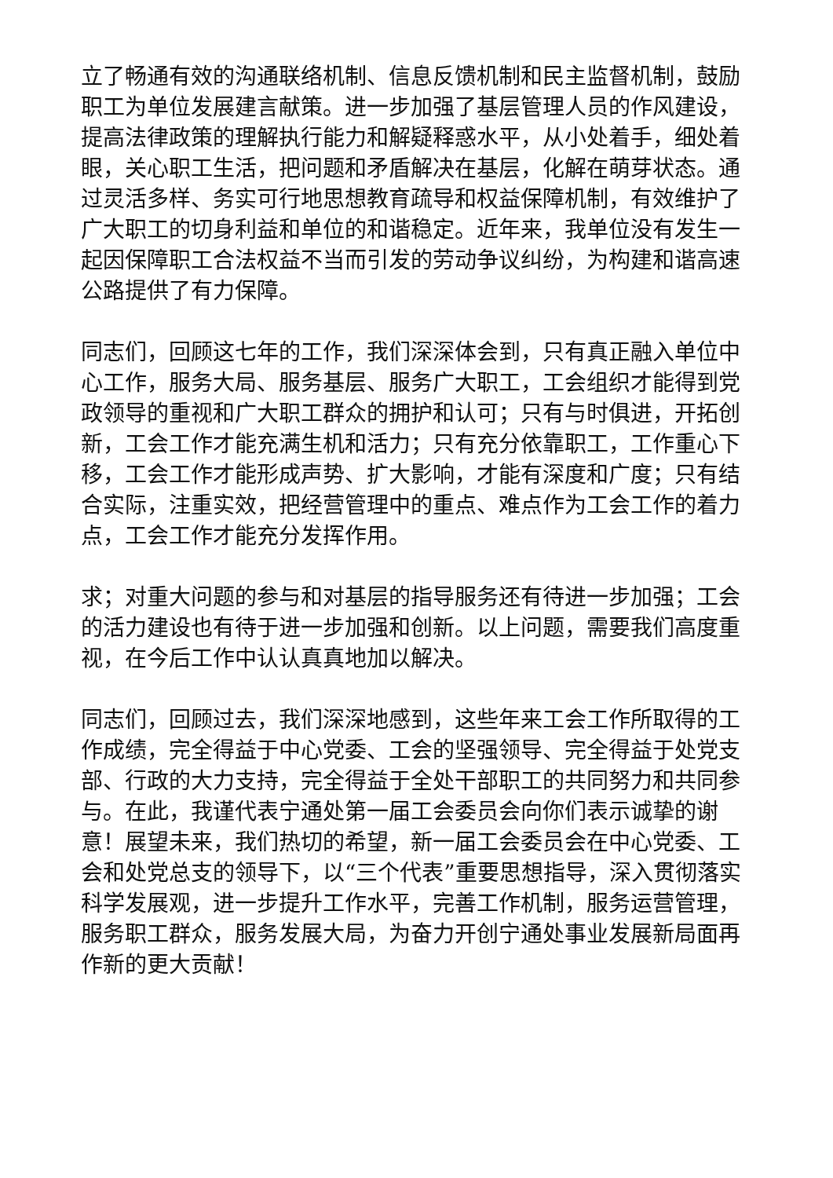立了畅通有效的沟通联络机制、信息反馈机制和民主监督机制，鼓励职工为单位发展建言献策。进一步加强了基层管理人员的作风建设，提高法律政策的理解执行能力和解疑释惑水平，从小处着手，细处着眼，关心职工生活，把问题和矛盾解决在基层，化解在萌芽状态。通过灵活多样、务实可行地思想教育疏导和权益保障机制，有效维护了广大职工的切身利益和单位的和谐稳定。近年来，我单位没有发生一起因保障职工合法权益不当而引发的劳动争议纠纷，为构建和谐高速公路提供了有力保障。
同志们，回顾这七年的工作，我们深深体会到，只有真正融入单位中心工作，服务大局、服务基层、服务广大职工，工会组织才能得到党政领导的重视和广大职工群众的拥护和认可；只有与时俱进，开拓创新，工会工作才能充满生机和活力；只有充分依靠职工，工作重心下移，工会工作才能形成声势、扩大影响，才能有深度和广度；只有结合实际，注重实效，把经营管理中的重点、难点作为工会工作的着力点，工会工作才能充分发挥作用。
求；对重大问题的参与和对基层的指导服务还有待进一步加强；工会的活力建设也有待于进一步加强和创新。以上问题，需要我们高度重视，在今后工作中认认真真地加以解决。
同志们，回顾过去，我们深深地感到，这些年来工会工作所取得的工作成绩，完全得益于中心党委、工会的坚强领导、完全得益于处党支部、行政的大力支持，完全得益于全处干部职工的共同努力和共同参与。在此，我谨代表宁通处第一届工会委员会向你们表示诚挚的谢意！展望未来，我们热切的希望，新一届工会委员会在中心党委、工会和处党总支的领导下，以“三个代表”重要思想指导，深入贯彻落实科学发展观，进一步提升工作水平，完善工作机制，服务运营管理，服务职工群众，服务发展大局，为奋力开创宁通处事业发展新局面再作新的更大贡献！